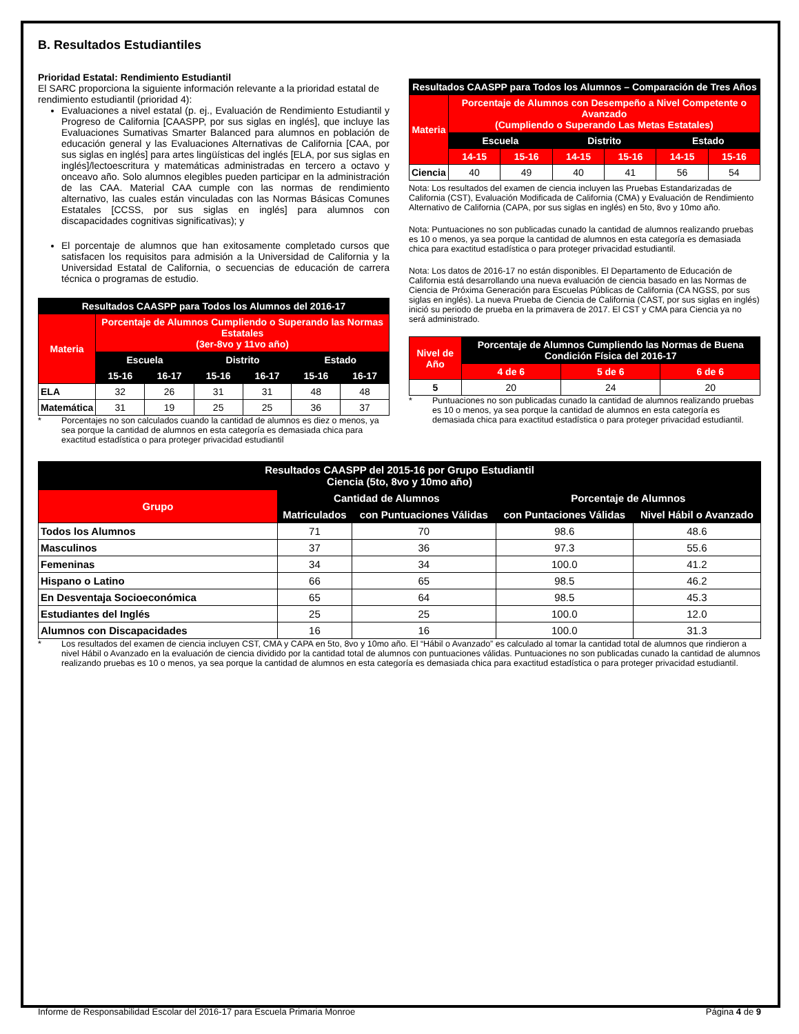B. Resultados Estudiantiles
Prioridad Estatal: Rendimiento Estudiantil
El SARC proporciona la siguiente información relevante a la prioridad estatal de rendimiento estudiantil (prioridad 4):
Evaluaciones a nivel estatal (p. ej., Evaluación de Rendimiento Estudiantil y Progreso de California [CAASPP, por sus siglas en inglés], que incluye las Evaluaciones Sumativas Smarter Balanced para alumnos en población de educación general y las Evaluaciones Alternativas de California [CAA, por sus siglas en inglés] para artes lingüísticas del inglés [ELA, por sus siglas en inglés]/lectoescritura y matemáticas administradas en tercero a octavo y onceavo año. Solo alumnos elegibles pueden participar en la administración de las CAA. Material CAA cumple con las normas de rendimiento alternativo, las cuales están vinculadas con las Normas Básicas Comunes Estatales [CCSS, por sus siglas en inglés] para alumnos con discapacidades cognitivas significativas); y
El porcentaje de alumnos que han exitosamente completado cursos que satisfacen los requisitos para admisión a la Universidad de California y la Universidad Estatal de California, o secuencias de educación de carrera técnica o programas de estudio.
| Resultados CAASPP para Todos los Alumnos del 2016-17 | | | | | | |
| --- | --- | --- | --- | --- | --- | --- |
| Materia | Porcentaje de Alumnos Cumpliendo o Superando las Normas Estatales (3er-8vo y 11vo año) | | | | | |
| | Escuela | | Distrito | | Estado | |
| | 15-16 | 16-17 | 15-16 | 16-17 | 15-16 | 16-17 |
| ELA | 32 | 26 | 31 | 31 | 48 | 48 |
| Matemática | 31 | 19 | 25 | 25 | 36 | 37 |
* Porcentajes no son calculados cuando la cantidad de alumnos es diez o menos, ya sea porque la cantidad de alumnos en esta categoría es demasiada chica para exactitud estadística o para proteger privacidad estudiantil
| Resultados CAASPP para Todos los Alumnos – Comparación de Tres Años | | | | | | |
| --- | --- | --- | --- | --- | --- | --- |
| Materia | Porcentaje de Alumnos con Desempeño a Nivel Competente o Avanzado (Cumpliendo o Superando Las Metas Estatales) | | | | | |
| | Escuela | | Distrito | | Estado | |
| | 14-15 | 15-16 | 14-15 | 15-16 | 14-15 | 15-16 |
| Ciencia | 40 | 49 | 40 | 41 | 56 | 54 |
Nota: Los resultados del examen de ciencia incluyen las Pruebas Estandarizadas de California (CST), Evaluación Modificada de California (CMA) y Evaluación de Rendimiento Alternativo de California (CAPA, por sus siglas en inglés) en 5to, 8vo y 10mo año.
Nota: Puntuaciones no son publicadas cunado la cantidad de alumnos realizando pruebas es 10 o menos, ya sea porque la cantidad de alumnos en esta categoría es demasiada chica para exactitud estadística o para proteger privacidad estudiantil.
Nota: Los datos de 2016-17 no están disponibles. El Departamento de Educación de California está desarrollando una nueva evaluación de ciencia basado en las Normas de Ciencia de Próxima Generación para Escuelas Públicas de California (CA NGSS, por sus siglas en inglés). La nueva Prueba de Ciencia de California (CAST, por sus siglas en inglés) inició su periodo de prueba en la primavera de 2017. El CST y CMA para Ciencia ya no será administrado.
| Nivel de Año | Porcentaje de Alumnos Cumpliendo las Normas de Buena Condición Física del 2016-17 | | |
| --- | --- | --- | --- |
| | 4 de 6 | 5 de 6 | 6 de 6 |
| 5 | 20 | 24 | 20 |
* Puntuaciones no son publicadas cunado la cantidad de alumnos realizando pruebas es 10 o menos, ya sea porque la cantidad de alumnos en esta categoría es demasiada chica para exactitud estadística o para proteger privacidad estudiantil.
| Resultados CAASPP del 2015-16 por Grupo Estudiantil Ciencia (5to, 8vo y 10mo año) | | | | |
| --- | --- | --- | --- | --- |
| Grupo | Cantidad de Alumnos | | Porcentaje de Alumnos | |
| | Matriculados | con Puntuaciones Válidas | con Puntaciones Válidas | Nivel Hábil o Avanzado |
| Todos los Alumnos | 71 | 70 | 98.6 | 48.6 |
| Masculinos | 37 | 36 | 97.3 | 55.6 |
| Femeninas | 34 | 34 | 100.0 | 41.2 |
| Hispano o Latino | 66 | 65 | 98.5 | 46.2 |
| En Desventaja Socioeconómica | 65 | 64 | 98.5 | 45.3 |
| Estudiantes del Inglés | 25 | 25 | 100.0 | 12.0 |
| Alumnos con Discapacidades | 16 | 16 | 100.0 | 31.3 |
* Los resultados del examen de ciencia incluyen CST, CMA y CAPA en 5to, 8vo y 10mo año. El “Hábil o Avanzado” es calculado al tomar la cantidad total de alumnos que rindieron a nivel Hábil o Avanzado en la evaluación de ciencia dividido por la cantidad total de alumnos con puntuaciones válidas. Puntuaciones no son publicadas cunado la cantidad de alumnos realizando pruebas es 10 o menos, ya sea porque la cantidad de alumnos en esta categoría es demasiada chica para exactitud estadística o para proteger privacidad estudiantil.
Informe de Responsabilidad Escolar del 2016-17 para Escuela Primaria Monroe Página 4 de 9